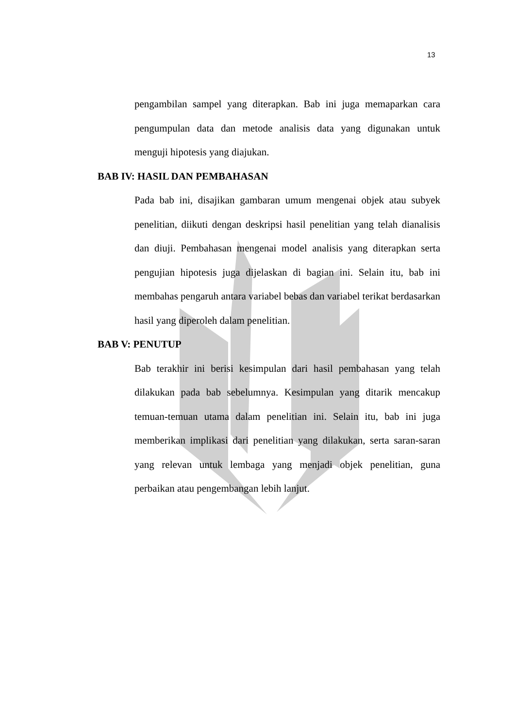13
pengambilan sampel yang diterapkan. Bab ini juga memaparkan cara pengumpulan data dan metode analisis data yang digunakan untuk menguji hipotesis yang diajukan.
BAB IV: HASIL DAN PEMBAHASAN
Pada bab ini, disajikan gambaran umum mengenai objek atau subyek penelitian, diikuti dengan deskripsi hasil penelitian yang telah dianalisis dan diuji. Pembahasan mengenai model analisis yang diterapkan serta pengujian hipotesis juga dijelaskan di bagian ini. Selain itu, bab ini membahas pengaruh antara variabel bebas dan variabel terikat berdasarkan hasil yang diperoleh dalam penelitian.
BAB V: PENUTUP
Bab terakhir ini berisi kesimpulan dari hasil pembahasan yang telah dilakukan pada bab sebelumnya. Kesimpulan yang ditarik mencakup temuan-temuan utama dalam penelitian ini. Selain itu, bab ini juga memberikan implikasi dari penelitian yang dilakukan, serta saran-saran yang relevan untuk lembaga yang menjadi objek penelitian, guna perbaikan atau pengembangan lebih lanjut.